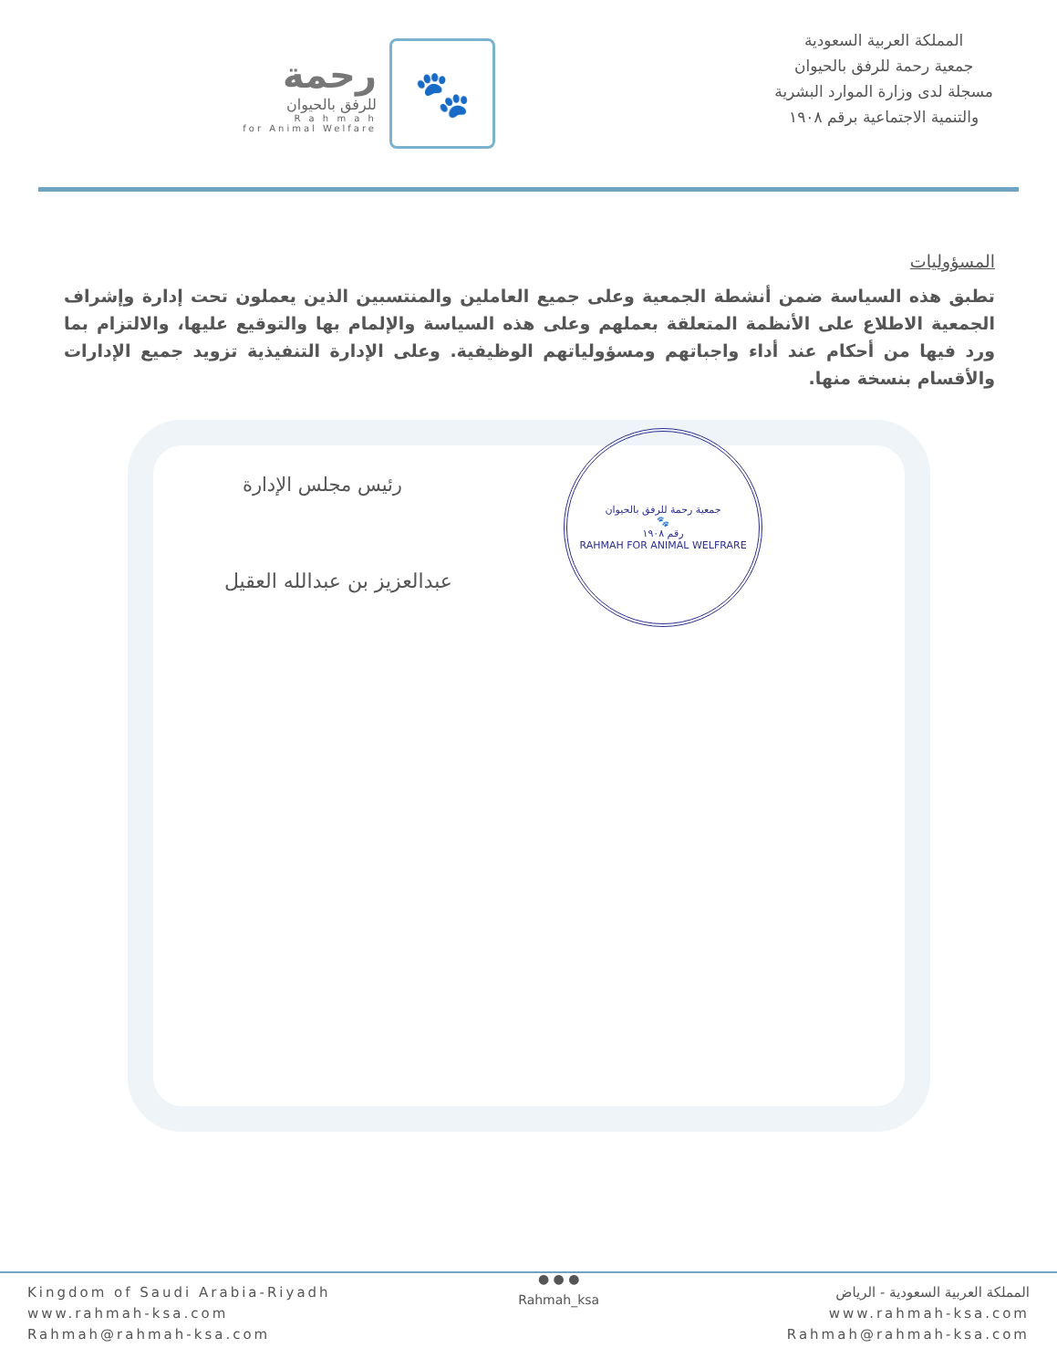رحمة
للرفق بالحيوان
R a h m a h
for Animal Welfare
🐾
المملكة العربية السعودية
جمعية رحمة للرفق بالحيوان
مسجلة لدى وزارة الموارد البشرية
والتنمية الاجتماعية برقم ١٩٠٨
المسؤوليات
تطبق هذه السياسة ضمن أنشطة الجمعية وعلى جميع العاملين والمنتسبين الذين يعملون تحت إدارة وإشراف الجمعية الاطلاع على الأنظمة المتعلقة بعملهم وعلى هذه السياسة والإلمام بها والتوقيع عليها، والالتزام بما ورد فيها من أحكام عند أداء واجباتهم ومسؤولياتهم الوظيفية. وعلى الإدارة التنفيذية تزويد جميع الإدارات والأقسام بنسخة منها.
جمعية رحمة للرفق بالحيوان
🐾
رقم ١٩٠٨
RAHMAH FOR ANIMAL WELFRARE
رئيس مجلس الإدارة
عبدالعزيز بن عبدالله العقيل
Kingdom of Saudi Arabia-Riyadh
www.rahmah-ksa.com
Rahmah@rahmah-ksa.com
● ● ●
Rahmah_ksa
المملكة العربية السعودية - الرياض
www.rahmah-ksa.com
Rahmah@rahmah-ksa.com